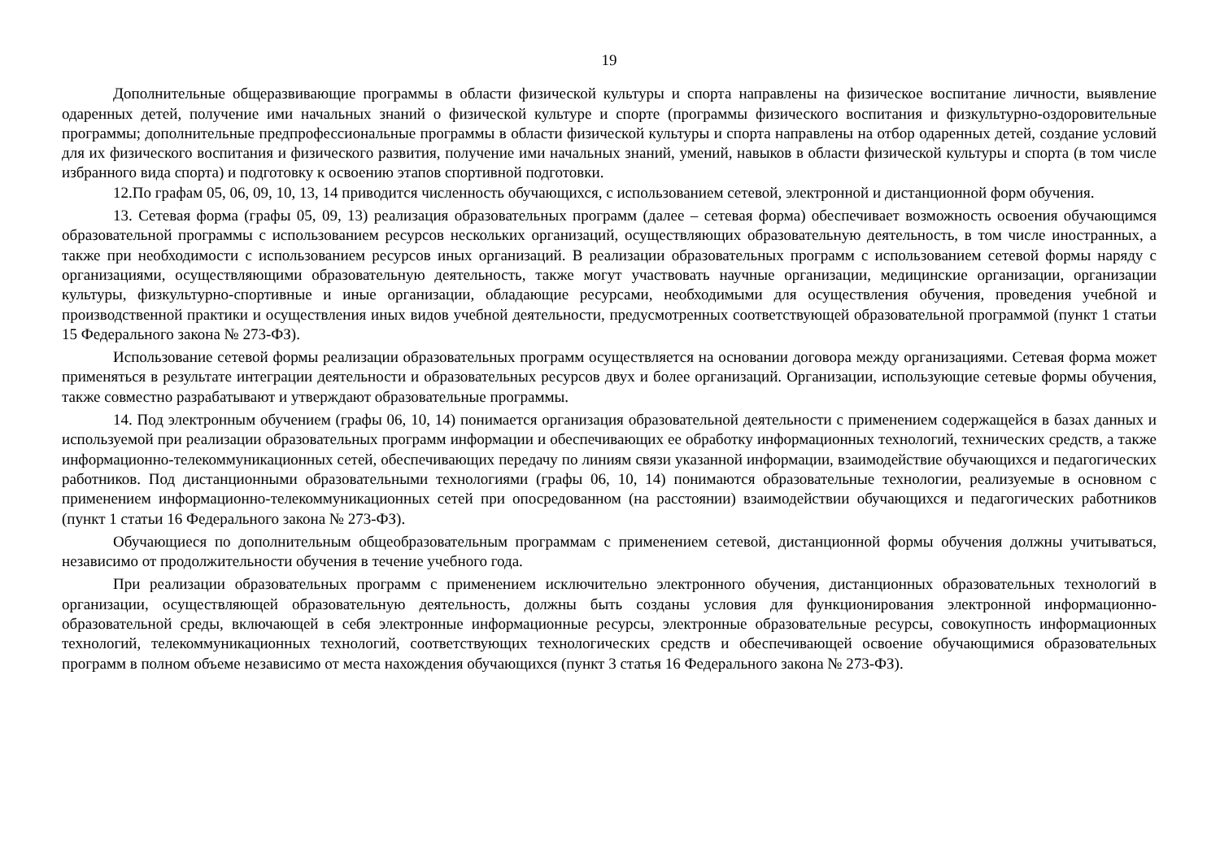19
Дополнительные общеразвивающие программы в области физической культуры и спорта направлены на физическое воспитание личности, выявление одаренных детей, получение ими начальных знаний о физической культуре и спорте (программы физического воспитания и физкультурно-оздоровительные программы; дополнительные предпрофессиональные программы в области физической культуры и спорта направлены на отбор одаренных детей, создание условий для их физического воспитания и физического развития, получение ими начальных знаний, умений, навыков в области физической культуры и спорта (в том числе избранного вида спорта) и подготовку к освоению этапов спортивной подготовки.
12.По графам 05, 06, 09, 10, 13, 14 приводится численность обучающихся, с использованием сетевой, электронной и дистанционной форм обучения.
13. Сетевая форма (графы 05, 09, 13) реализация образовательных программ (далее – сетевая форма) обеспечивает возможность освоения обучающимся образовательной программы с использованием ресурсов нескольких организаций, осуществляющих образовательную деятельность, в том числе иностранных, а также при необходимости с использованием ресурсов иных организаций. В реализации образовательных программ с использованием сетевой формы наряду с организациями, осуществляющими образовательную деятельность, также могут участвовать научные организации, медицинские организации, организации культуры, физкультурно-спортивные и иные организации, обладающие ресурсами, необходимыми для осуществления обучения, проведения учебной и производственной практики и осуществления иных видов учебной деятельности, предусмотренных соответствующей образовательной программой (пункт 1 статьи 15 Федерального закона № 273-ФЗ).
Использование сетевой формы реализации образовательных программ осуществляется на основании договора между организациями. Сетевая форма может применяться в результате интеграции деятельности и образовательных ресурсов двух и более организаций. Организации, использующие сетевые формы обучения, также совместно разрабатывают и утверждают образовательные программы.
14. Под электронным обучением (графы 06, 10, 14) понимается организация образовательной деятельности с применением содержащейся в базах данных и используемой при реализации образовательных программ информации и обеспечивающих ее обработку информационных технологий, технических средств, а также информационно-телекоммуникационных сетей, обеспечивающих передачу по линиям связи указанной информации, взаимодействие обучающихся и педагогических работников. Под дистанционными образовательными технологиями (графы 06, 10, 14) понимаются образовательные технологии, реализуемые в основном с применением информационно-телекоммуникационных сетей при опосредованном (на расстоянии) взаимодействии обучающихся и педагогических работников (пункт 1 статьи 16 Федерального закона № 273-ФЗ).
Обучающиеся по дополнительным общеобразовательным программам с применением сетевой, дистанционной формы обучения должны учитываться, независимо от продолжительности обучения в течение учебного года.
При реализации образовательных программ с применением исключительно электронного обучения, дистанционных образовательных технологий в организации, осуществляющей образовательную деятельность, должны быть созданы условия для функционирования электронной информационно-образовательной среды, включающей в себя электронные информационные ресурсы, электронные образовательные ресурсы, совокупность информационных технологий, телекоммуникационных технологий, соответствующих технологических средств и обеспечивающей освоение обучающимися образовательных программ в полном объеме независимо от места нахождения обучающихся (пункт 3 статья 16 Федерального закона № 273-ФЗ).